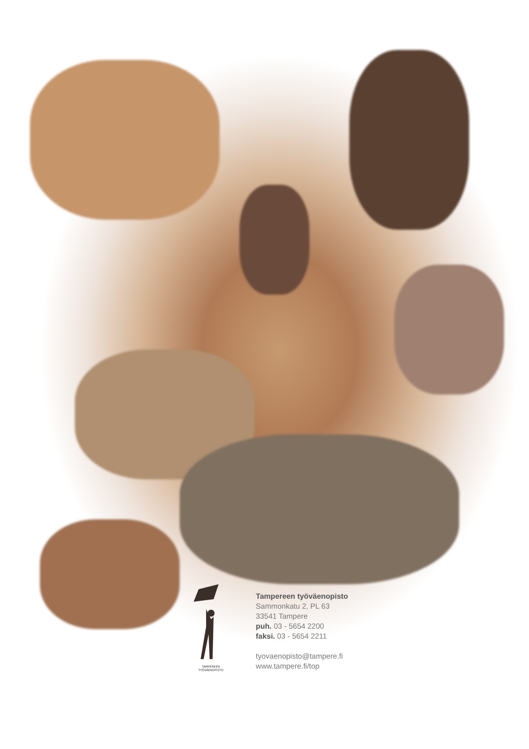TAMPEREEN
TYÖVÄENOPISTO
Tampereen työväenopisto
Sammonkatu 2, PL 63
33541 Tampere
puh. 03 - 5654 2200
faksi. 03 - 5654 2211
tyovaenopisto@tampere.fi
www.tampere.fi/top